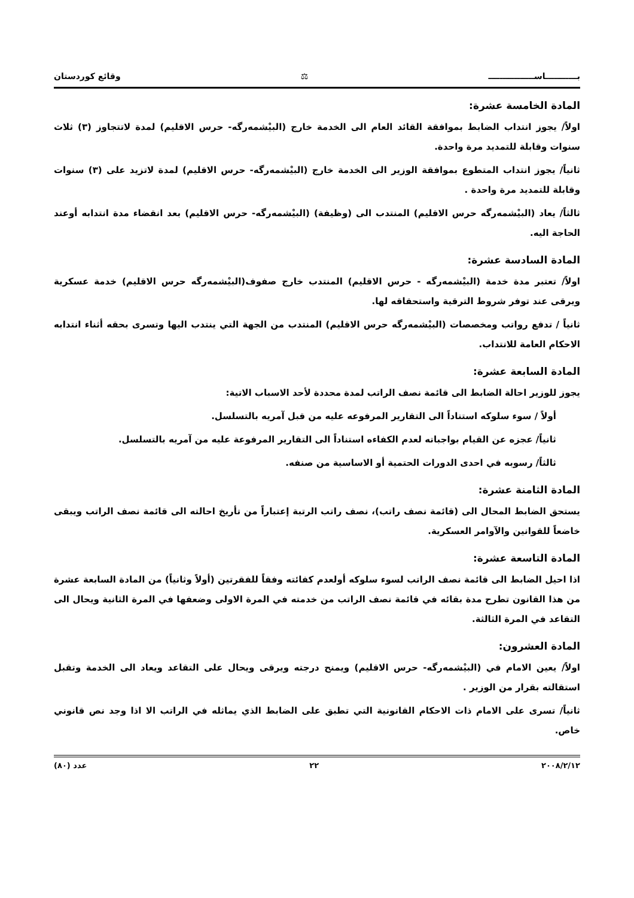بـــــــــــاســــــــــــــــ ⚖ وقائع كوردستان
المادة الخامسة عشرة:
اولاً/ يجوز انتداب الضابط بموافقة القائد العام الى الخدمة خارج (البيْشمەرگە- حرس الاقليم) لمدة لاتتجاوز (٣) ثلاث سنوات وقابلة للتمديد مرة واحدة.
ثانياً/ يجوز انتداب المتطوع بموافقة الوزير الى الخدمة خارج (البيْشمەرگە- حرس الاقليم) لمدة لاتزيد على (٣) سنوات وقابلة للتمديد مرة واحدة .
ثالثاً/ يعاد (البيْشمەرگە حرس الاقليم) المنتدب الى (وظيفة) (البيْشمەرگە- حرس الاقليم) بعد انقضاء مدة انتدابه أوعند الحاجة اليه.
المادة السادسة عشرة:
اولاً/ تعتبر مدة خدمة (البيْشمەرگە - حرس الاقليم) المنتدب خارج صفوف(البيْشمەرگە حرس الاقليم) خدمة عسكرية ويرقى عند توفر شروط الترقية واستحقاقه لها.
ثانياً / تدفع رواتب ومخصصات (البيْشمەرگە حرس الاقليم) المنتدب من الجهة التي ينتدب اليها وتسرى بحقه أثناء انتدابه الاحكام العامة للانتداب.
المادة السابعة عشرة:
يجوز للوزير احالة الضابط الى قائمة نصف الراتب لمدة محددة لأحد الاسباب الاتية:
أولاً / سوء سلوكه استناداً الى التقارير المرفوعه عليه من قبل آمريه بالتسلسل.
ثانياً/ عجزه عن القيام بواجباته لعدم الكفاءه استناداً الى التقارير المرفوعة عليه من آمريه بالتسلسل.
ثالثاً/ رسوبه في احدى الدورات الحتمية أو الاساسية من صنفه.
المادة الثامنة عشرة:
يستحق الضابط المحال الى (قائمة نصف راتب)، نصف راتب الرتبة إعتباراً من تأريخ احالته الى قائمة نصف الراتب ويبقى خاضعاً للقوانين والآوامر العسكرية.
المادة التاسعة عشرة:
اذا احيل الضابط الى قائمة نصف الراتب لسوء سلوكه أولعدم كفائته وفقاً للفقرتين (أولاً وثانياً) من المادة السابعة عشرة من هذا القانون تطرح مدة بقائه في قائمة نصف الراتب من خدمته في المرة الاولى وضعفها في المرة الثانية ويحال الى التقاعد في المرة الثالثة.
المادة العشرون:
اولاً/ يعين الامام في (البيْشمەرگە- حرس الاقليم) ويمنح درجته ويرقى ويحال على التقاعد ويعاد الى الخدمة وتقبل استقالته بقرار من الوزير .
ثانياً/ تسرى على الامام ذات الاحكام القانونية التي تطبق على الضابط الذي يماثله في الراتب الا اذا وجد نص قانوني خاص.
٢٠٠٨/٢/١٢ ٢٢ عدد (٨٠)